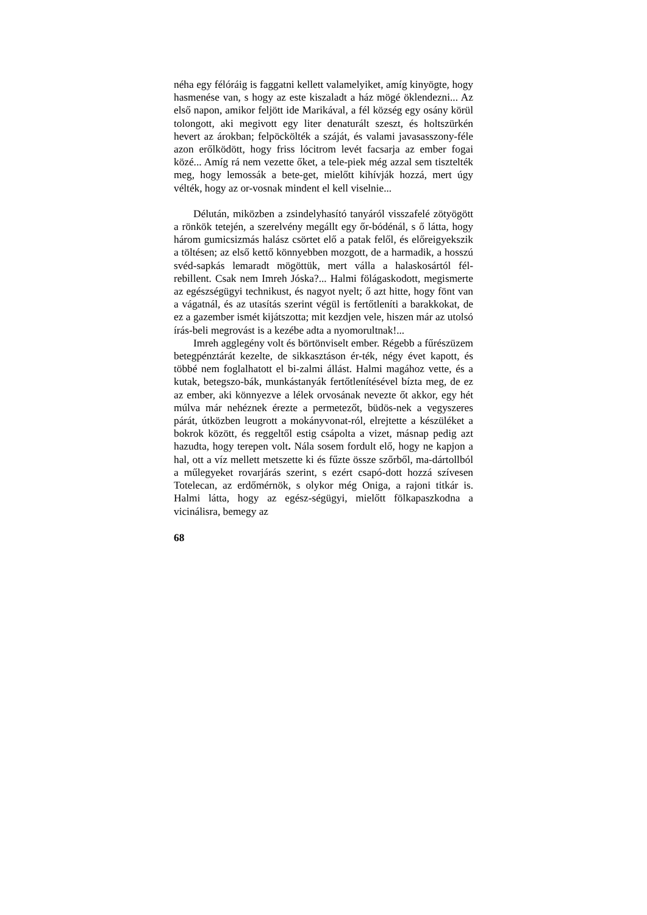néha egy félóráig is faggatni kellett valamelyiket, amíg kinyögte, hogy hasmenése van, s hogy az este kiszaladt a ház mögé öklendezni... Az első napon, amikor feljött ide Marikával, a fél község egy osány körül tolongott, aki megivott egy liter denaturált szeszt, és holtszürkén hevert az árokban; felpöckölték a száját, és valami javasasszony-féle azon erőlködött, hogy friss lócitrom levét facsarja az ember fogai közé... Amíg rá nem vezette őket, a tele-piek még azzal sem tisztelték meg, hogy lemossák a bete-get, mielőtt kihívják hozzá, mert úgy vélték, hogy az or-vosnak mindent el kell viselnie...
Délután, miközben a zsindelyhasító tanyáról visszafelé zötyögött a rönkök tetején, a szerelvény megállt egy őr-bódénál, s ő látta, hogy három gumicsizmás halász csörtet elő a patak felől, és előreigyekszik a töltésen; az első kettő könnyebben mozgott, de a harmadik, a hosszú svéd-sapkás lemaradt mögöttük, mert válla a halaskosártól fél-rebillent. Csak nem Imreh Jóska?... Halmi fölágaskodott, megismerte az egészségügyi technikust, és nagyot nyelt; ő azt hitte, hogy fönt van a vágatnál, és az utasítás szerint végül is fertőtleníti a barakkokat, de ez a gazember ismét kijátszotta; mit kezdjen vele, hiszen már az utolsó írás-beli megrovást is a kezébe adta a nyomorultnak!...
Imreh agglegény volt és börtönviselt ember. Régebb a fűrészüzem betegpénztárát kezelte, de sikkasztáson ér-ték, négy évet kapott, és többé nem foglalhatott el bi-zalmi állást. Halmi magához vette, és a kutak, betegszo-bák, munkástanyák fertőtlenítésével bízta meg, de ez az ember, aki könnyezve a lélek orvosának nevezte őt akkor, egy hét múlva már nehéznek érezte a permetezőt, büdös-nek a vegyszeres párát, útközben leugrott a mokányvonat-ról, elrejtette a készüléket a bokrok között, és reggeltől estig csápolta a vizet, másnap pedig azt hazudta, hogy terepen volt. Nála sosem fordult elő, hogy ne kapjon a hal, ott a víz mellett metszette ki és fűzte össze szőrből, ma-dártollból a műlegyeket rovarjárás szerint, s ezért csapó-dott hozzá szívesen Totelecan, az erdőmérnök, s olykor még Oniga, a rajoni titkár is. Halmi látta, hogy az egész-ségügyi, mielőtt fölkapaszkodna a vicinálisra, bemegy az
68